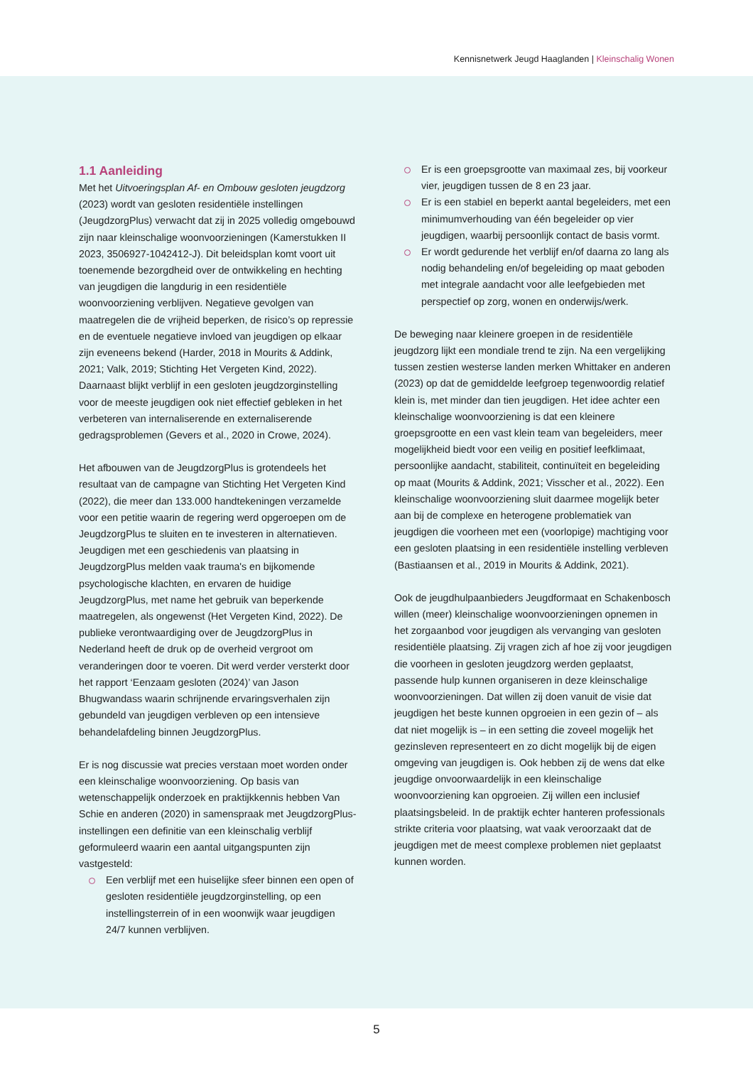Kennisnetwerk Jeugd Haaglanden | Kleinschalig Wonen
1.1 Aanleiding
Met het Uitvoeringsplan Af- en Ombouw gesloten jeugdzorg (2023) wordt van gesloten residentiële instellingen (JeugdzorgPlus) verwacht dat zij in 2025 volledig omgebouwd zijn naar kleinschalige woonvoorzieningen (Kamerstukken II 2023, 3506927-1042412-J). Dit beleidsplan komt voort uit toenemende bezorgdheid over de ontwikkeling en hechting van jeugdigen die langdurig in een residentiële woonvoorziening verblijven. Negatieve gevolgen van maatregelen die de vrijheid beperken, de risico’s op repressie en de eventuele negatieve invloed van jeugdigen op elkaar zijn eveneens bekend (Harder, 2018 in Mourits & Addink, 2021; Valk, 2019; Stichting Het Vergeten Kind, 2022). Daarnaast blijkt verblijf in een gesloten jeugdzorginstelling voor de meeste jeugdigen ook niet effectief gebleken in het verbeteren van internaliserende en externaliserende gedragsproblemen (Gevers et al., 2020 in Crowe, 2024).
Het afbouwen van de JeugdzorgPlus is grotendeels het resultaat van de campagne van Stichting Het Vergeten Kind (2022), die meer dan 133.000 handtekeningen verzamelde voor een petitie waarin de regering werd opgeroepen om de JeugdzorgPlus te sluiten en te investeren in alternatieven. Jeugdigen met een geschiedenis van plaatsing in JeugdzorgPlus melden vaak trauma's en bijkomende psychologische klachten, en ervaren de huidige JeugdzorgPlus, met name het gebruik van beperkende maatregelen, als ongewenst (Het Vergeten Kind, 2022). De publieke verontwaardiging over de JeugdzorgPlus in Nederland heeft de druk op de overheid vergroot om veranderingen door te voeren. Dit werd verder versterkt door het rapport ‘Eenzaam gesloten (2024)’ van Jason Bhugwandass waarin schrijnende ervaringsverhalen zijn gebundeld van jeugdigen verbleven op een intensieve behandelafdeling binnen JeugdzorgPlus.
Er is nog discussie wat precies verstaan moet worden onder een kleinschalige woonvoorziening. Op basis van wetenschappelijk onderzoek en praktijkkennis hebben Van Schie en anderen (2020) in samenspraak met JeugdzorgPlus-instellingen een definitie van een kleinschalig verblijf geformuleerd waarin een aantal uitgangspunten zijn vastgesteld:
Een verblijf met een huiselijke sfeer binnen een open of gesloten residentiële jeugdzorginstelling, op een instellingsterrein of in een woonwijk waar jeugdigen 24/7 kunnen verblijven.
Er is een groepsgrootte van maximaal zes, bij voorkeur vier, jeugdigen tussen de 8 en 23 jaar.
Er is een stabiel en beperkt aantal begeleiders, met een minimumverhouding van één begeleider op vier jeugdigen, waarbij persoonlijk contact de basis vormt.
Er wordt gedurende het verblijf en/of daarna zo lang als nodig behandeling en/of begeleiding op maat geboden met integrale aandacht voor alle leefgebieden met perspectief op zorg, wonen en onderwijs/werk.
De beweging naar kleinere groepen in de residentiële jeugdzorg lijkt een mondiale trend te zijn. Na een vergelijking tussen zestien westerse landen merken Whittaker en anderen (2023) op dat de gemiddelde leefgroep tegenwoordig relatief klein is, met minder dan tien jeugdigen. Het idee achter een kleinschalige woonvoorziening is dat een kleinere groepsgrootte en een vast klein team van begeleiders, meer mogelijkheid biedt voor een veilig en positief leefklimaat, persoonlijke aandacht, stabiliteit, continuïteit en begeleiding op maat (Mourits & Addink, 2021; Visscher et al., 2022). Een kleinschalige woonvoorziening sluit daarmee mogelijk beter aan bij de complexe en heterogene problematiek van jeugdigen die voorheen met een (voorlopige) machtiging voor een gesloten plaatsing in een residentiële instelling verbleven (Bastiaansen et al., 2019 in Mourits & Addink, 2021).
Ook de jeugdhulpaanbieders Jeugdformaat en Schakenbosch willen (meer) kleinschalige woonvoorzieningen opnemen in het zorgaanbod voor jeugdigen als vervanging van gesloten residentiële plaatsing. Zij vragen zich af hoe zij voor jeugdigen die voorheen in gesloten jeugdzorg werden geplaatst, passende hulp kunnen organiseren in deze kleinschalige woonvoorzieningen. Dat willen zij doen vanuit de visie dat jeugdigen het beste kunnen opgroeien in een gezin of – als dat niet mogelijk is – in een setting die zoveel mogelijk het gezinsleven representeert en zo dicht mogelijk bij de eigen omgeving van jeugdigen is. Ook hebben zij de wens dat elke jeugdige onvoorwaardelijk in een kleinschalige woonvoorziening kan opgroeien. Zij willen een inclusief plaatsingsbeleid. In de praktijk echter hanteren professionals strikte criteria voor plaatsing, wat vaak veroorzaakt dat de jeugdigen met de meest complexe problemen niet geplaatst kunnen worden.
5